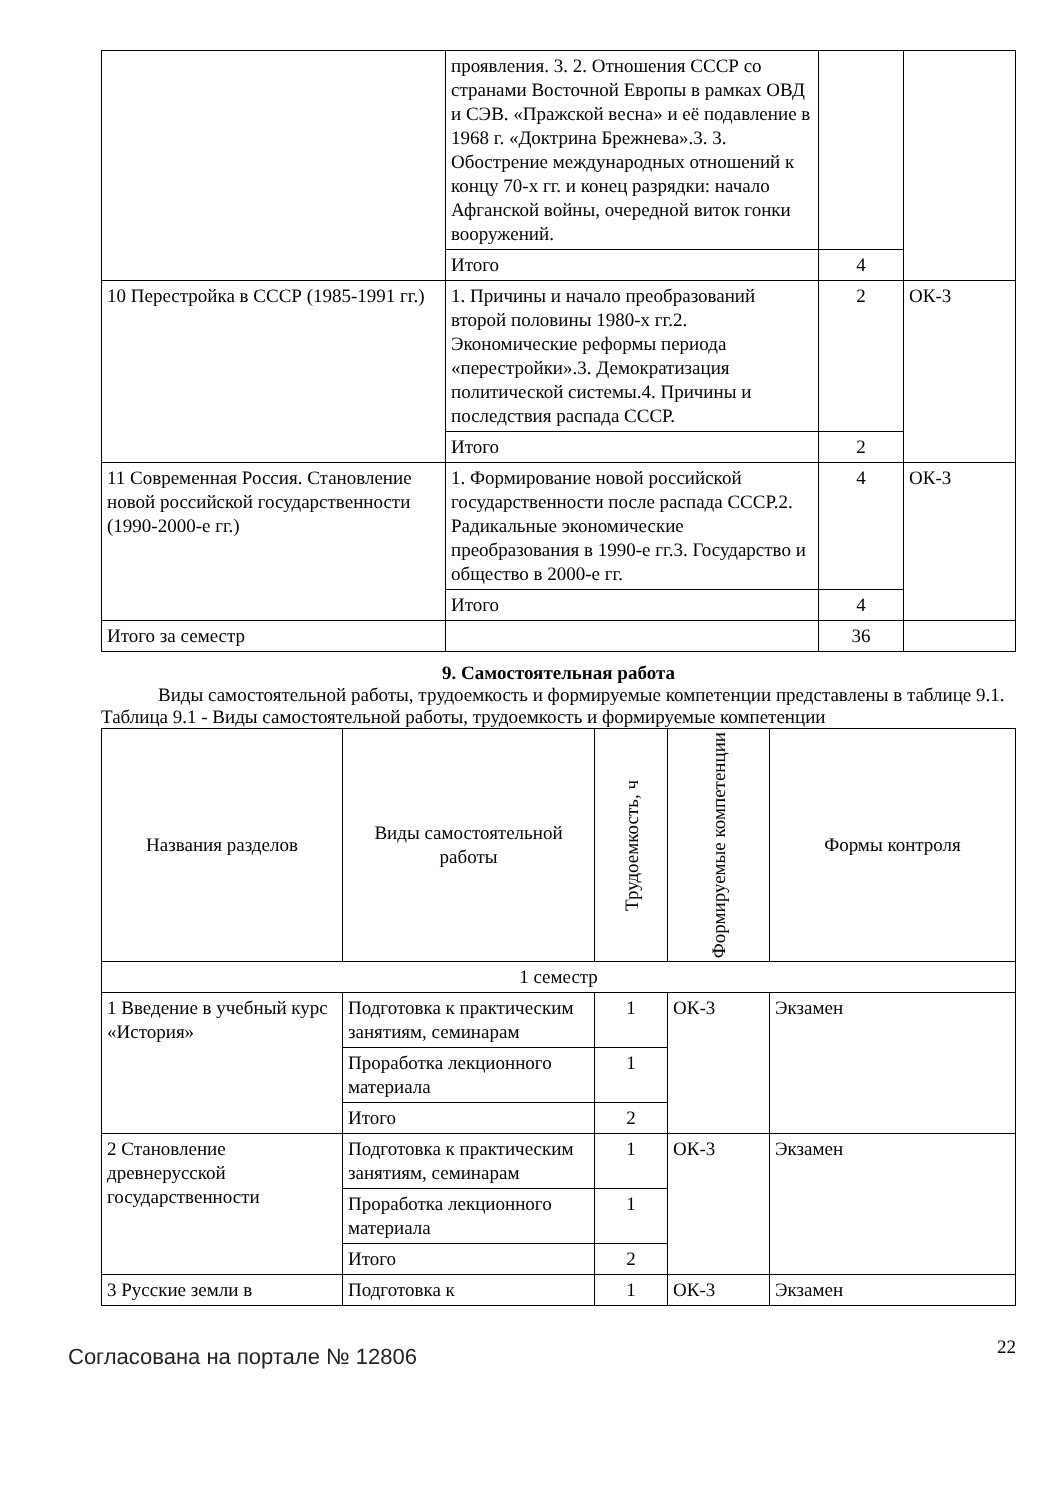| | проявления. 3. 2. Отношения СССР со странами Восточной Европы в рамках ОВД и СЭВ. «Пражской весна» и её подавление в 1968 г. «Доктрина Брежнева».3. 3. Обострение международных отношений к концу 70-х гг. и конец разрядки: начало Афганской войны, очередной виток гонки вооружений. | | |
| | Итого | 4 | |
| 10 Перестройка в СССР (1985-1991 гг.) | 1. Причины и начало преобразований второй половины 1980-х гг.2. Экономические реформы периода «перестройки».3. Демократизация политической системы.4. Причины и последствия распада СССР. | 2 | ОК-3 |
| | Итого | 2 | |
| 11 Современная Россия. Становление новой российской государственности (1990-2000-е гг.) | 1. Формирование новой российской государственности после распада СССР.2. Радикальные экономические преобразования в 1990-е гг.3. Государство и общество в 2000-е гг. | 4 | ОК-3 |
| | Итого | 4 | |
| Итого за семестр | | 36 | |
9. Самостоятельная работа
   Виды самостоятельной работы, трудоемкость и формируемые компетенции представлены в таблице 9.1.
Таблица 9.1 - Виды самостоятельной работы, трудоемкость и формируемые компетенции
| Названия разделов | Виды самостоятельной работы | Трудоемкость, ч | Формируемые компетенции | Формы контроля |
| --- | --- | --- | --- | --- |
| 1 семестр | | | | |
| 1 Введение в учебный курс «История» | Подготовка к практическим занятиям, семинарам | 1 | ОК-3 | Экзамен |
| | Проработка лекционного материала | 1 | | |
| | Итого | 2 | | |
| 2 Становление древнерусской государственности | Подготовка к практическим занятиям, семинарам | 1 | ОК-3 | Экзамен |
| | Проработка лекционного материала | 1 | | |
| | Итого | 2 | | |
| 3 Русские земли в | Подготовка к | 1 | ОК-3 | Экзамен |
Согласована на портале № 12806
22